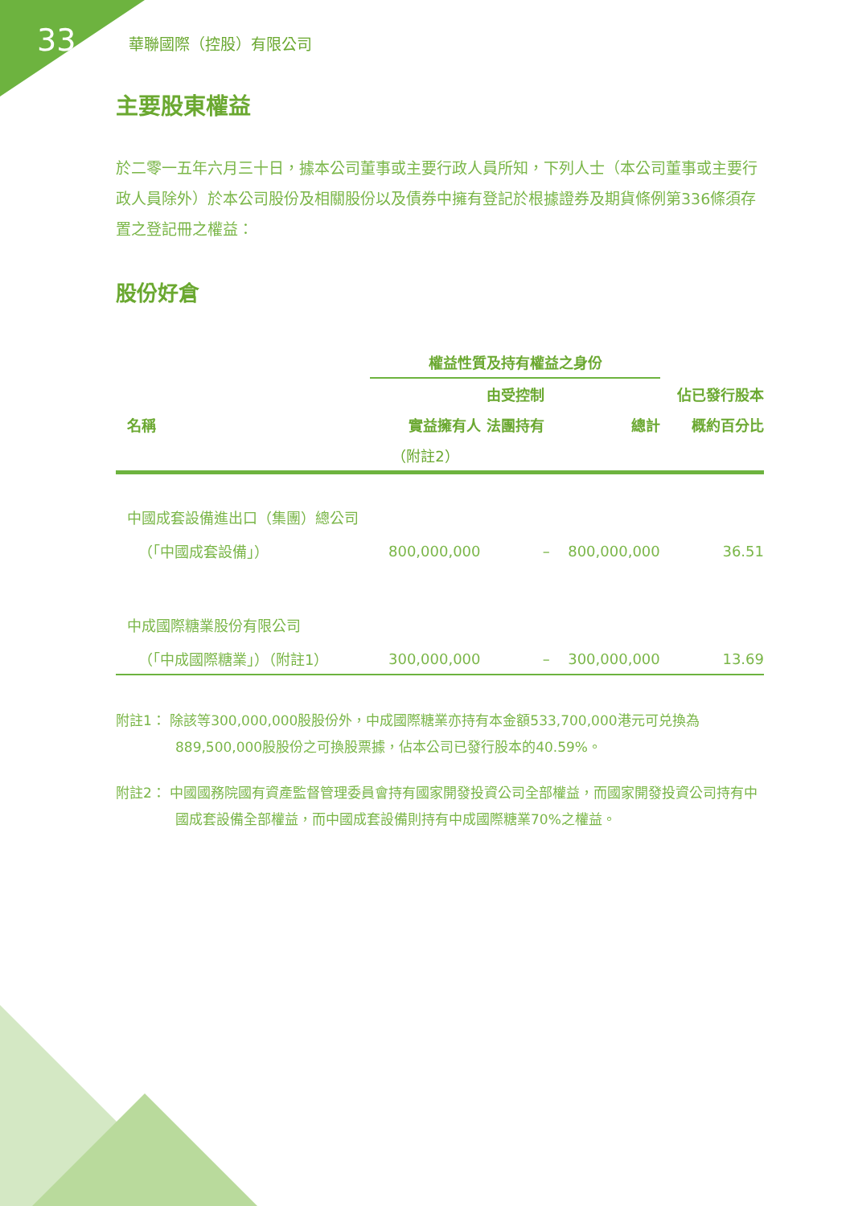33 華聯國際（控股）有限公司
主要股東權益
於二零一五年六月三十日，據本公司董事或主要行政人員所知，下列人士（本公司董事或主要行政人員除外）於本公司股份及相關股份以及債券中擁有登記於根據證券及期貨條例第336條須存置之登記冊之權益：
股份好倉
| | 權益性質及持有權益之身份 | | | |
| --- | --- | --- | --- | --- |
| | | 由受控制 | | 佔已發行股本 |
| 名稱 | 實益擁有人 | 法團持有 | 總計 | 概約百分比 |
| | （附註2） | | | |
| 中國成套設備進出口（集團）總公司 | | | | |
| （「中國成套設備」） | 800,000,000 | – | 800,000,000 | 36.51 |
| 中成國際糖業股份有限公司 | | | | |
| （「中成國際糖業」）（附註1） | 300,000,000 | – | 300,000,000 | 13.69 |
附註1： 除該等300,000,000股股份外，中成國際糖業亦持有本金額533,700,000港元可兑換為889,500,000股股份之可換股票據，佔本公司已發行股本的40.59%。
附註2： 中國國務院國有資產監督管理委員會持有國家開發投資公司全部權益，而國家開發投資公司持有中國成套設備全部權益，而中國成套設備則持有中成國際糖業70%之權益。